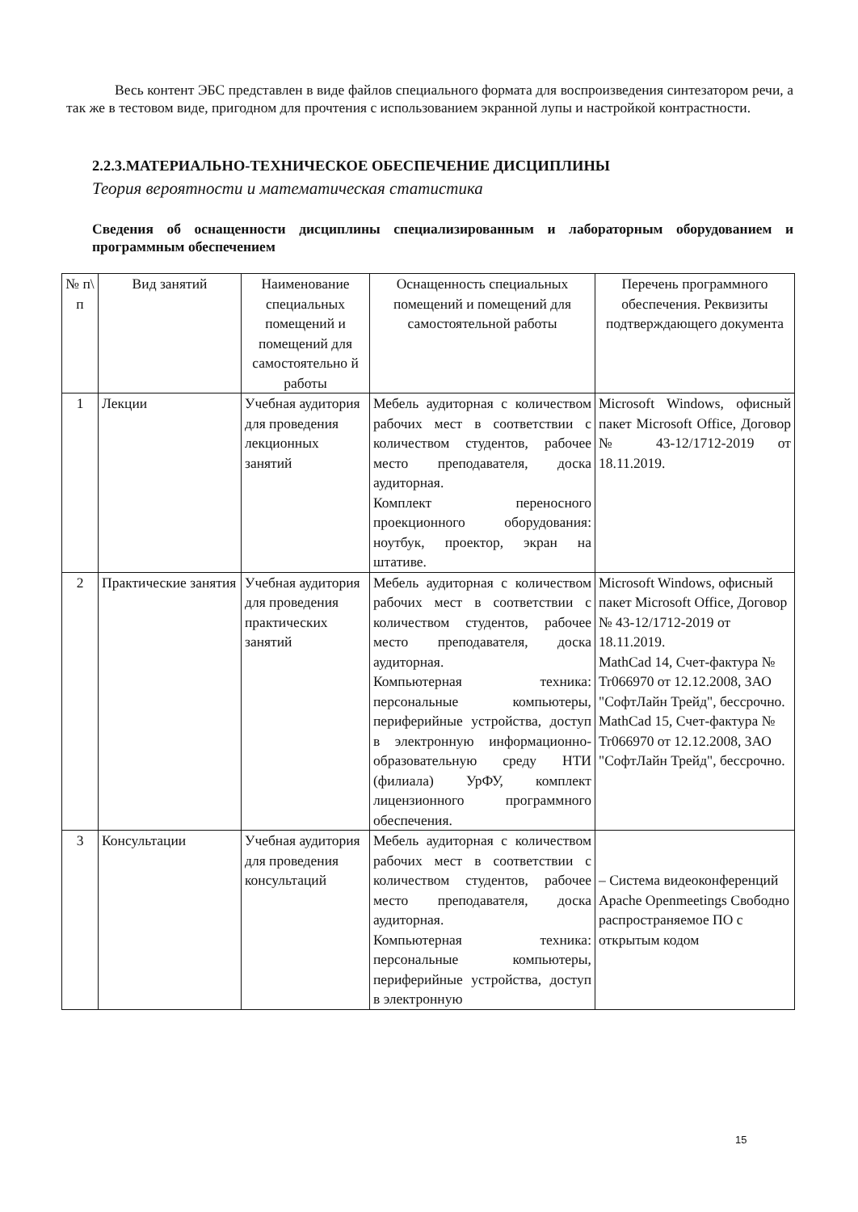Весь контент ЭБС представлен в виде файлов специального формата для воспроизведения синтезатором речи, а так же в тестовом виде, пригодном для прочтения с использованием экранной лупы и настройкой контрастности.
2.2.3.МАТЕРИАЛЬНО-ТЕХНИЧЕСКОЕ ОБЕСПЕЧЕНИЕ ДИСЦИПЛИНЫ
Теория вероятности и математическая статистика
Сведения об оснащенности дисциплины специализированным и лабораторным оборудованием и программным обеспечением
| № п\ п | Вид занятий | Наименование специальных помещений и помещений для самостоятельно й работы | Оснащенность специальных помещений и помещений для самостоятельной работы | Перечень программного обеспечения. Реквизиты подтверждающего документа |
| --- | --- | --- | --- | --- |
| 1 | Лекции | Учебная аудитория для проведения лекционных занятий | Мебель аудиторная с количеством рабочих мест в соответствии с количеством студентов, рабочее место преподавателя, доска аудиторная. Комплект переносного проекционного оборудования: ноутбук, проектор, экран на штативе. | Microsoft Windows, офисный пакет Microsoft Office, Договор № 43-12/1712-2019 от 18.11.2019. |
| 2 | Практические занятия | Учебная аудитория для проведения практических занятий | Мебель аудиторная с количеством рабочих мест в соответствии с количеством студентов, рабочее место преподавателя, доска аудиторная. Компьютерная техника: персональные компьютеры, периферийные устройства, доступ в электронную информационно-образовательную среду НТИ (филиала) УрФУ, комплект лицензионного программного обеспечения. | Microsoft Windows, офисный пакет Microsoft Office, Договор № 43-12/1712-2019 от 18.11.2019. MathCad 14, Счет-фактура № Tr066970 от 12.12.2008, ЗАО "СофтЛайн Трейд", бессрочно. MathCad 15, Счет-фактура № Tr066970 от 12.12.2008, ЗАО "СофтЛайн Трейд", бессрочно. |
| 3 | Консультации | Учебная аудитория для проведения консультаций | Мебель аудиторная с количеством рабочих мест в соответствии с количеством студентов, рабочее место преподавателя, доска аудиторная. Компьютерная техника: персональные компьютеры, периферийные устройства, доступ в электронную | – Система видеоконференций Apache Openmeetings Свободно распространяемое ПО с открытым кодом |
15